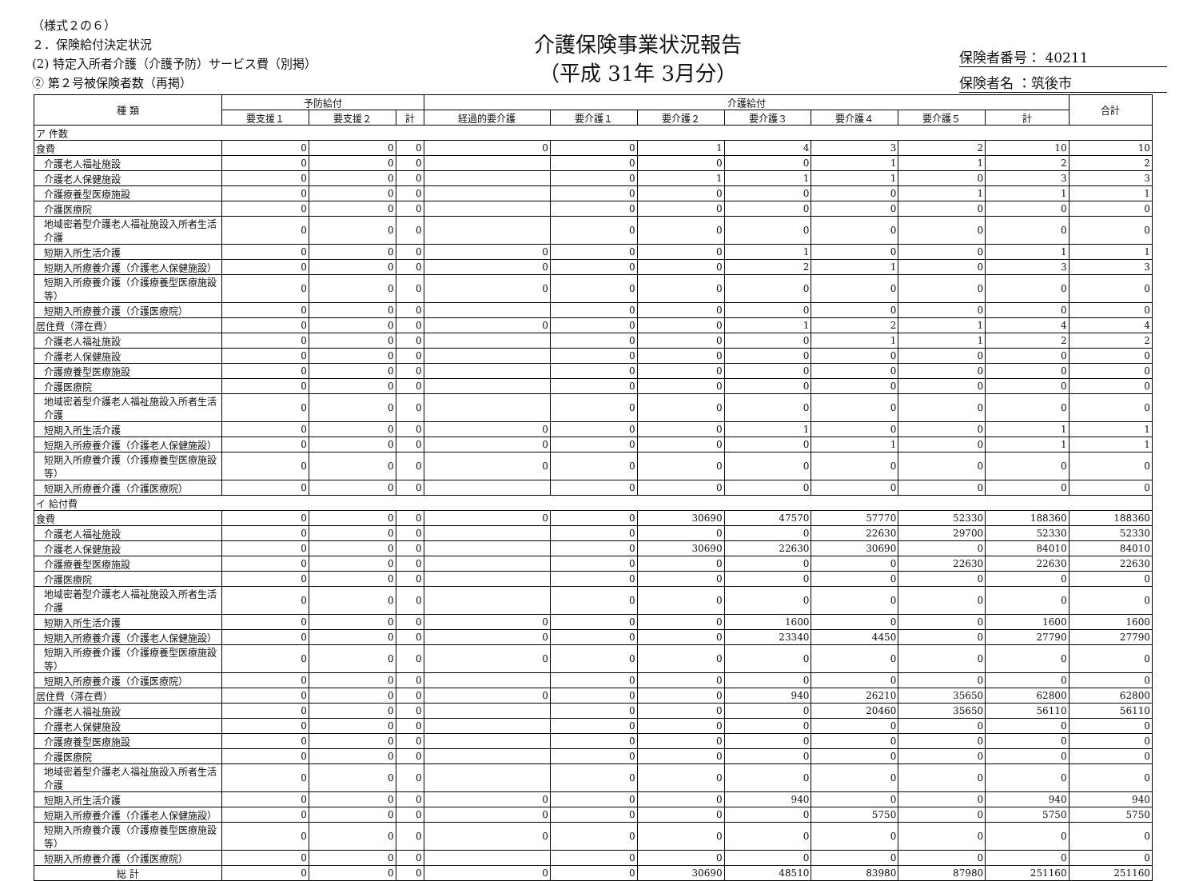（様式２の６）
２．保険給付決定状況
(2) 特定入所者介護（介護予防）サービス費（別掲）
② 第２号被保険者数（再掲）
介護保険事業状況報告
（平成 31年 3月分）
保険者番号： 40211
保険者名 ：筑後市
| 種 類 | 予防給付 | | | 介護給付 | | | | | | | 合計 |
| --- | --- | --- | --- | --- | --- | --- | --- | --- | --- | --- | --- |
| | 要支援１ | 要支援２ | 計 | 経過的要介護 | 要介護１ | 要介護２ | 要介護３ | 要介護４ | 要介護５ | 計 | |
| ア 件数 | | | | | | | | | | | |
| 食費 | 0 | 0 | 0 | 0 | 0 | 1 | 4 | 3 | 2 | 10 | 10 |
| 介護老人福祉施設 | 0 | 0 | 0 | | 0 | 0 | 0 | 1 | 1 | 2 | 2 |
| 介護老人保健施設 | 0 | 0 | 0 | | 0 | 1 | 1 | 1 | 0 | 3 | 3 |
| 介護療養型医療施設 | 0 | 0 | 0 | | 0 | 0 | 0 | 0 | 1 | 1 | 1 |
| 介護医療院 | 0 | 0 | 0 | | 0 | 0 | 0 | 0 | 0 | 0 | 0 |
| 地域密着型介護老人福祉施設入所者生活介護 | 0 | 0 | 0 | | 0 | 0 | 0 | 0 | 0 | 0 | 0 |
| 短期入所生活介護 | 0 | 0 | 0 | 0 | 0 | 0 | 1 | 0 | 0 | 1 | 1 |
| 短期入所療養介護（介護老人保健施設） | 0 | 0 | 0 | 0 | 0 | 0 | 2 | 1 | 0 | 3 | 3 |
| 短期入所療養介護（介護療養型医療施設等） | 0 | 0 | 0 | 0 | 0 | 0 | 0 | 0 | 0 | 0 | 0 |
| 短期入所療養介護（介護医療院） | 0 | 0 | 0 | | 0 | 0 | 0 | 0 | 0 | 0 | 0 |
| 居住費（滞在費） | 0 | 0 | 0 | 0 | 0 | 0 | 1 | 2 | 1 | 4 | 4 |
| 介護老人福祉施設 | 0 | 0 | 0 | | 0 | 0 | 0 | 1 | 1 | 2 | 2 |
| 介護老人保健施設 | 0 | 0 | 0 | | 0 | 0 | 0 | 0 | 0 | 0 | 0 |
| 介護療養型医療施設 | 0 | 0 | 0 | | 0 | 0 | 0 | 0 | 0 | 0 | 0 |
| 介護医療院 | 0 | 0 | 0 | | 0 | 0 | 0 | 0 | 0 | 0 | 0 |
| 地域密着型介護老人福祉施設入所者生活介護 | 0 | 0 | 0 | | 0 | 0 | 0 | 0 | 0 | 0 | 0 |
| 短期入所生活介護 | 0 | 0 | 0 | 0 | 0 | 0 | 1 | 0 | 0 | 1 | 1 |
| 短期入所療養介護（介護老人保健施設） | 0 | 0 | 0 | 0 | 0 | 0 | 0 | 1 | 0 | 1 | 1 |
| 短期入所療養介護（介護療養型医療施設等） | 0 | 0 | 0 | 0 | 0 | 0 | 0 | 0 | 0 | 0 | 0 |
| 短期入所療養介護（介護医療院） | 0 | 0 | 0 | | 0 | 0 | 0 | 0 | 0 | 0 | 0 |
| イ 給付費 | | | | | | | | | | | |
| 食費 | 0 | 0 | 0 | 0 | 0 | 30690 | 47570 | 57770 | 52330 | 188360 | 188360 |
| 介護老人福祉施設 | 0 | 0 | 0 | | 0 | 0 | 0 | 22630 | 29700 | 52330 | 52330 |
| 介護老人保健施設 | 0 | 0 | 0 | | 0 | 30690 | 22630 | 30690 | 0 | 84010 | 84010 |
| 介護療養型医療施設 | 0 | 0 | 0 | | 0 | 0 | 0 | 0 | 22630 | 22630 | 22630 |
| 介護医療院 | 0 | 0 | 0 | | 0 | 0 | 0 | 0 | 0 | 0 | 0 |
| 地域密着型介護老人福祉施設入所者生活介護 | 0 | 0 | 0 | | 0 | 0 | 0 | 0 | 0 | 0 | 0 |
| 短期入所生活介護 | 0 | 0 | 0 | 0 | 0 | 0 | 1600 | 0 | 0 | 1600 | 1600 |
| 短期入所療養介護（介護老人保健施設） | 0 | 0 | 0 | 0 | 0 | 0 | 23340 | 4450 | 0 | 27790 | 27790 |
| 短期入所療養介護（介護療養型医療施設等） | 0 | 0 | 0 | 0 | 0 | 0 | 0 | 0 | 0 | 0 | 0 |
| 短期入所療養介護（介護医療院） | 0 | 0 | 0 | | 0 | 0 | 0 | 0 | 0 | 0 | 0 |
| 居住費（滞在費） | 0 | 0 | 0 | 0 | 0 | 0 | 940 | 26210 | 35650 | 62800 | 62800 |
| 介護老人福祉施設 | 0 | 0 | 0 | | 0 | 0 | 0 | 20460 | 35650 | 56110 | 56110 |
| 介護老人保健施設 | 0 | 0 | 0 | | 0 | 0 | 0 | 0 | 0 | 0 | 0 |
| 介護療養型医療施設 | 0 | 0 | 0 | | 0 | 0 | 0 | 0 | 0 | 0 | 0 |
| 介護医療院 | 0 | 0 | 0 | | 0 | 0 | 0 | 0 | 0 | 0 | 0 |
| 地域密着型介護老人福祉施設入所者生活介護 | 0 | 0 | 0 | | 0 | 0 | 0 | 0 | 0 | 0 | 0 |
| 短期入所生活介護 | 0 | 0 | 0 | 0 | 0 | 0 | 940 | 0 | 0 | 940 | 940 |
| 短期入所療養介護（介護老人保健施設） | 0 | 0 | 0 | 0 | 0 | 0 | 0 | 5750 | 0 | 5750 | 5750 |
| 短期入所療養介護（介護療養型医療施設等） | 0 | 0 | 0 | 0 | 0 | 0 | 0 | 0 | 0 | 0 | 0 |
| 短期入所療養介護（介護医療院） | 0 | 0 | 0 | | 0 | 0 | 0 | 0 | 0 | 0 | 0 |
| 総 計 | 0 | 0 | 0 | 0 | 0 | 30690 | 48510 | 83980 | 87980 | 251160 | 251160 |